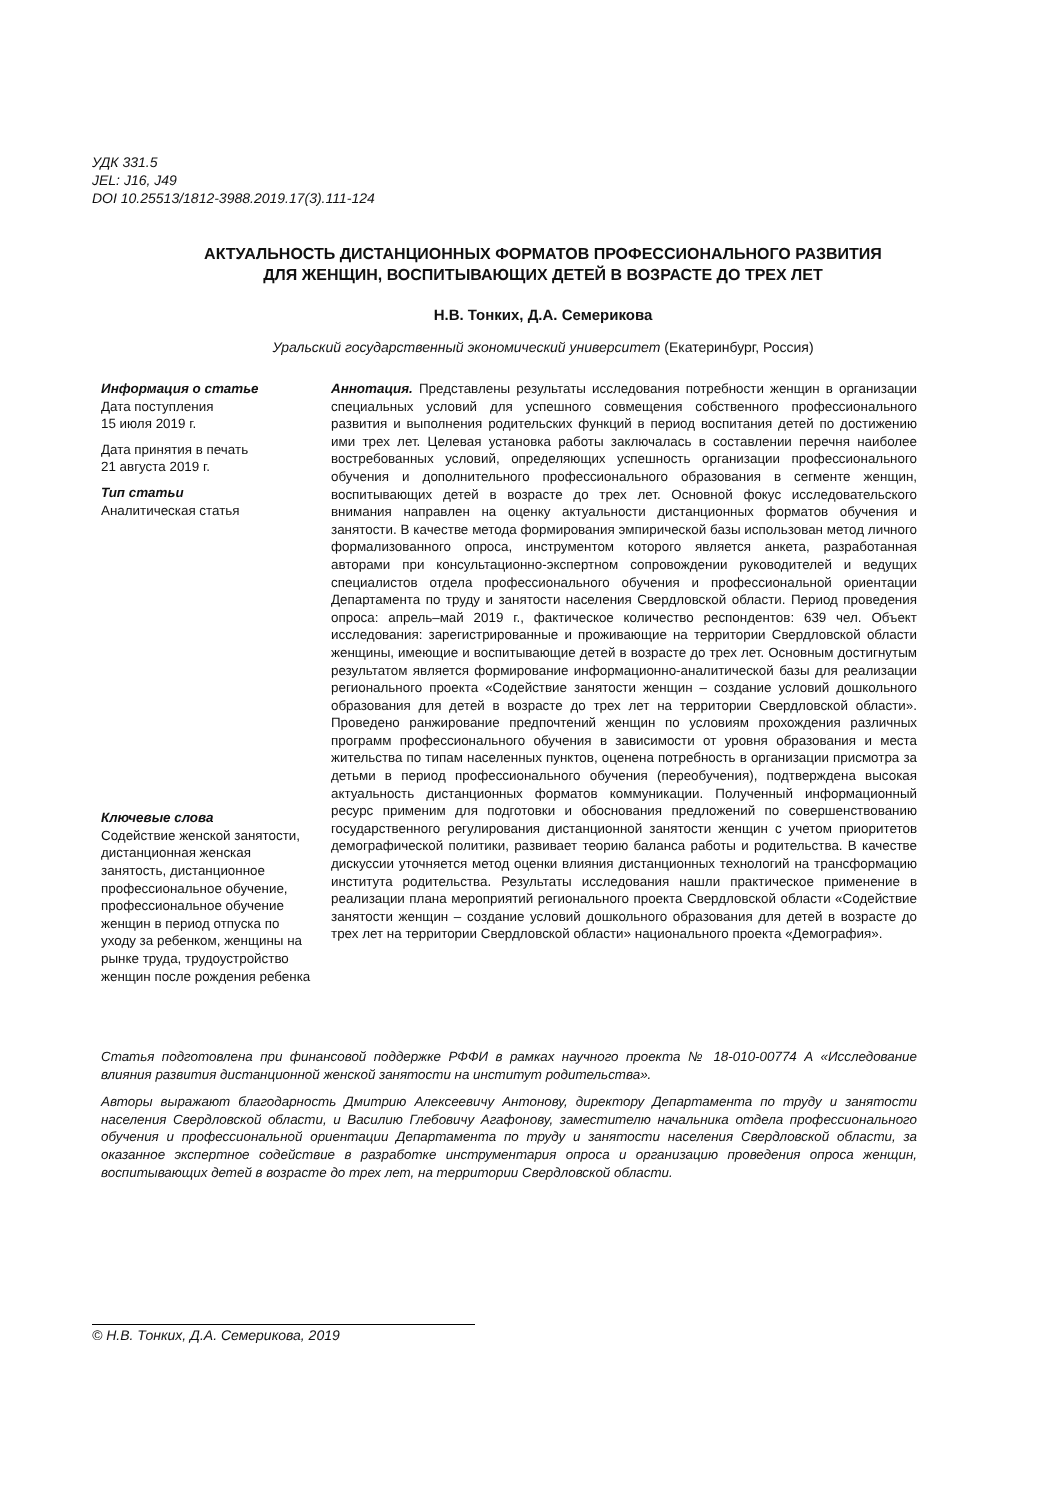УДК 331.5
JEL: J16, J49
DOI 10.25513/1812-3988.2019.17(3).111-124
АКТУАЛЬНОСТЬ ДИСТАНЦИОННЫХ ФОРМАТОВ ПРОФЕССИОНАЛЬНОГО РАЗВИТИЯ
ДЛЯ ЖЕНЩИН, ВОСПИТЫВАЮЩИХ ДЕТЕЙ В ВОЗРАСТЕ ДО ТРЕХ ЛЕТ
Н.В. Тонких, Д.А. Семерикова
Уральский государственный экономический университет (Екатеринбург, Россия)
Информация о статье
Дата поступления
15 июля 2019 г.
Дата принятия в печать
21 августа 2019 г.
Тип статьи
Аналитическая статья
Ключевые слова
Содействие женской занятости, дистанционная женская занятость, дистанционное профессиональное обучение, профессиональное обучение женщин в период отпуска по уходу за ребенком, женщины на рынке труда, трудоустройство женщин после рождения ребенка
Аннотация. Представлены результаты исследования потребности женщин в организации специальных условий для успешного совмещения собственного профессионального развития и выполнения родительских функций в период воспитания детей по достижению ими трех лет. Целевая установка работы заключалась в составлении перечня наиболее востребованных условий, определяющих успешность организации профессионального обучения и дополнительного профессионального образования в сегменте женщин, воспитывающих детей в возрасте до трех лет. Основной фокус исследовательского внимания направлен на оценку актуальности дистанционных форматов обучения и занятости. В качестве метода формирования эмпирической базы использован метод личного формализованного опроса, инструментом которого является анкета, разработанная авторами при консультационно-экспертном сопровождении руководителей и ведущих специалистов отдела профессионального обучения и профессиональной ориентации Департамента по труду и занятости населения Свердловской области. Период проведения опроса: апрель–май 2019 г., фактическое количество респондентов: 639 чел. Объект исследования: зарегистрированные и проживающие на территории Свердловской области женщины, имеющие и воспитывающие детей в возрасте до трех лет. Основным достигнутым результатом является формирование информационно-аналитической базы для реализации регионального проекта «Содействие занятости женщин – создание условий дошкольного образования для детей в возрасте до трех лет на территории Свердловской области». Проведено ранжирование предпочтений женщин по условиям прохождения различных программ профессионального обучения в зависимости от уровня образования и места жительства по типам населенных пунктов, оценена потребность в организации присмотра за детьми в период профессионального обучения (переобучения), подтверждена высокая актуальность дистанционных форматов коммуникации. Полученный информационный ресурс применим для подготовки и обоснования предложений по совершенствованию государственного регулирования дистанционной занятости женщин с учетом приоритетов демографической политики, развивает теорию баланса работы и родительства. В качестве дискуссии уточняется метод оценки влияния дистанционных технологий на трансформацию института родительства. Результаты исследования нашли практическое применение в реализации плана мероприятий регионального проекта Свердловской области «Содействие занятости женщин – создание условий дошкольного образования для детей в возрасте до трех лет на территории Свердловской области» национального проекта «Демография».
Статья подготовлена при финансовой поддержке РФФИ в рамках научного проекта № 18-010-00774 А «Исследование влияния развития дистанционной женской занятости на институт родительства».
Авторы выражают благодарность Дмитрию Алексеевичу Антонову, директору Департамента по труду и занятости населения Свердловской области, и Василию Глебовичу Агафонову, заместителю начальника отдела профессионального обучения и профессиональной ориентации Департамента по труду и занятости населения Свердловской области, за оказанное экспертное содействие в разработке инструментария опроса и организацию проведения опроса женщин, воспитывающих детей в возрасте до трех лет, на территории Свердловской области.
© Н.В. Тонких, Д.А. Семерикова, 2019